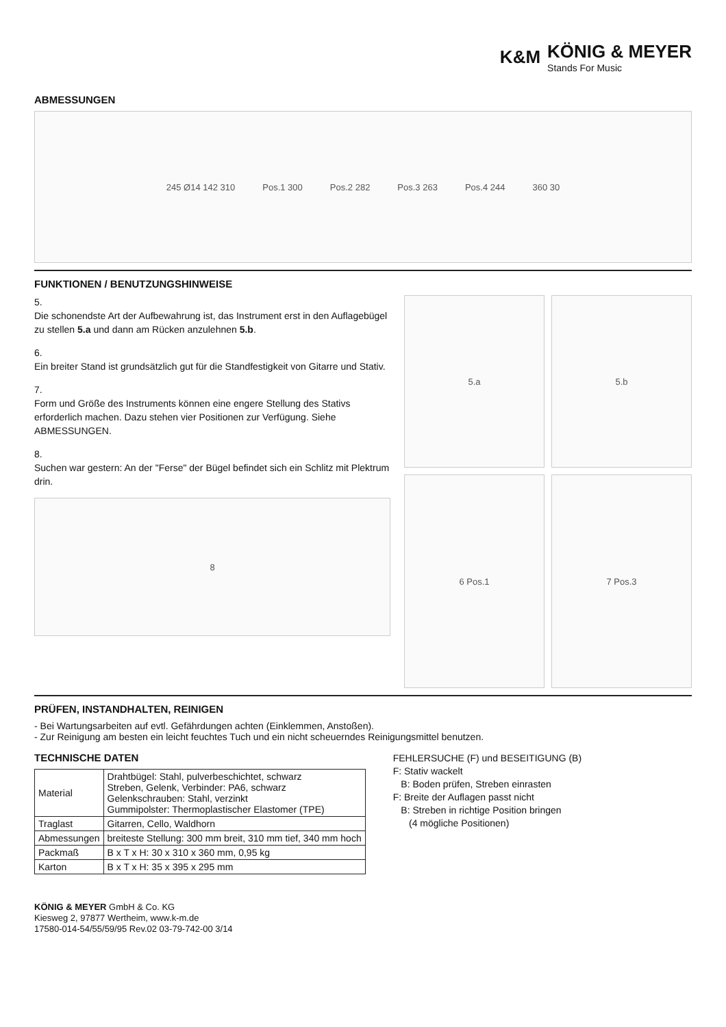K&M
KÖNIG & MEYER
Stands For Music
ABMESSUNGEN
245 Ø14 142 310 Pos.1 300 Pos.2 282 Pos.3 263 Pos.4 244 360 30
FUNKTIONEN / BENUTZUNGSHINWEISE
5.
Die schonendste Art der Aufbewahrung ist, das Instrument erst in den Auflagebügel zu stellen 5.a und dann am Rücken anzulehnen 5.b.
6.
Ein breiter Stand ist grundsätzlich gut für die Standfestigkeit von Gitarre und Stativ.
7.
Form und Größe des Instruments können eine engere Stellung des Stativs erforderlich machen. Dazu stehen vier Positionen zur Verfügung. Siehe ABMESSUNGEN.
8.
Suchen war gestern: An der "Ferse" der Bügel befindet sich ein Schlitz mit Plektrum drin.
8
5.a
5.b
6 Pos.1
7 Pos.3
PRÜFEN, INSTANDHALTEN, REINIGEN
- Bei Wartungsarbeiten auf evtl. Gefährdungen achten (Einklemmen, Anstoßen).
- Zur Reinigung am besten ein leicht feuchtes Tuch und ein nicht scheuerndes Reinigungsmittel benutzen.
TECHNISCHE DATEN
| Material | Drahtbügel: Stahl, pulverbeschichtet, schwarz Streben, Gelenk, Verbinder: PA6, schwarz Gelenkschrauben: Stahl, verzinkt Gummipolster: Thermoplastischer Elastomer (TPE) |
| Traglast | Gitarren, Cello, Waldhorn |
| Abmessungen | breiteste Stellung: 300 mm breit, 310 mm tief, 340 mm hoch |
| Packmaß | B x T x H: 30 x 310 x 360 mm, 0,95 kg |
| Karton | B x T x H: 35 x 395 x 295 mm |
FEHLERSUCHE (F) und BESEITIGUNG (B)
F: Stativ wackelt
B: Boden prüfen, Streben einrasten
F: Breite der Auflagen passt nicht
B: Streben in richtige Position bringen
(4 mögliche Positionen)
KÖNIG & MEYER GmbH & Co. KG
Kiesweg 2, 97877 Wertheim, www.k-m.de
17580-014-54/55/59/95 Rev.02 03-79-742-00 3/14